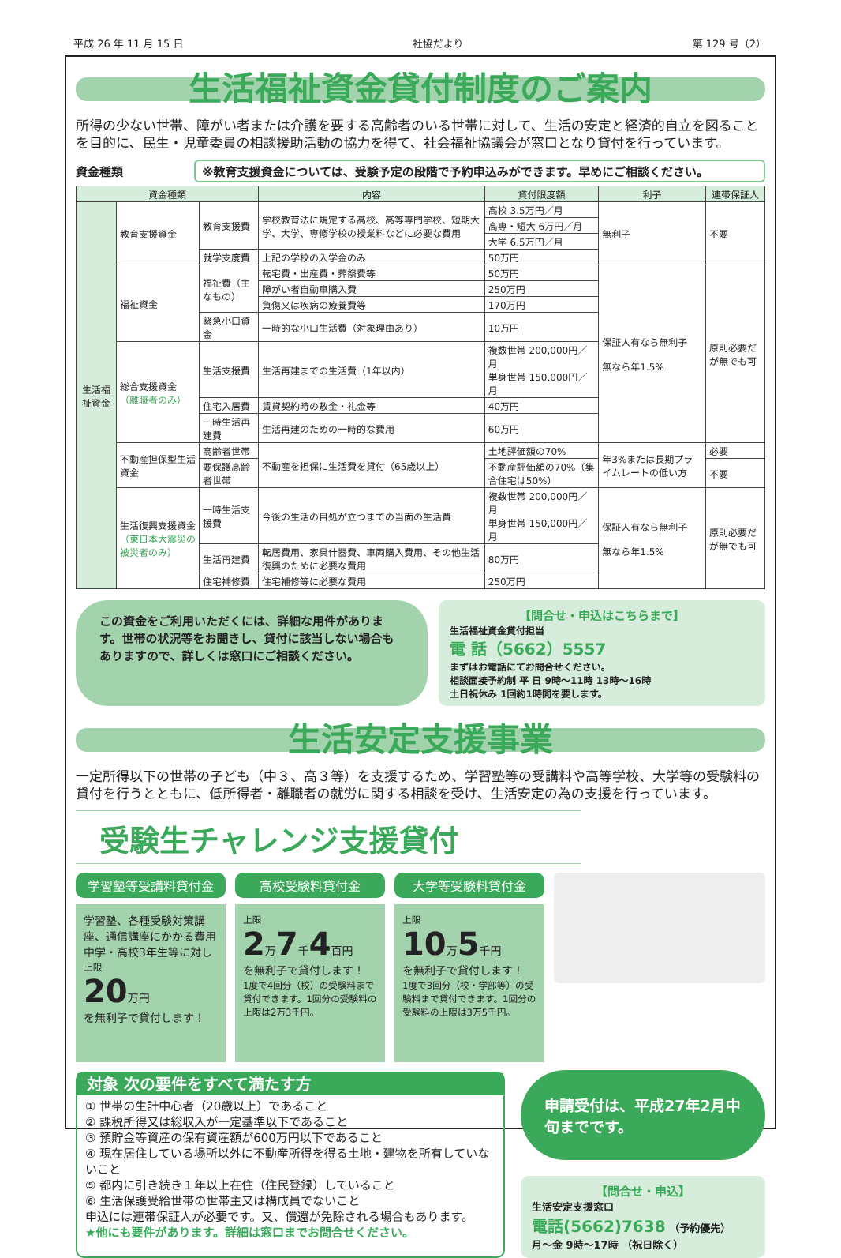平成 26 年 11 月 15 日 社協だより 第 129 号（2）
生活福祉資金貸付制度のご案内
所得の少ない世帯、障がい者または介護を要する高齢者のいる世帯に対して、生活の安定と経済的自立を図ることを目的に、民生・児童委員の相談援助活動の協力を得て、社会福祉協議会が窓口となり貸付を行っています。
資金種類 ※教育支援資金については、受験予定の段階で予約申込みができます。早めにご相談ください。
| 資金種類 | | | 内容 | 貸付限度額 | 利子 | 連帯保証人 |
| --- | --- | --- | --- | --- | --- | --- |
| 生活福祉資金 | 教育支援資金 | 教育支援費 | 学校教育法に規定する高校、高等専門学校、短期大学、大学、専修学校の授業料などに必要な費用 | 高校 3.5万円／月 | 無利子 | 不要 |
| | | | | 高専・短大 6万円／月 | | |
| | | | | 大学 6.5万円／月 | | |
| | | 就学支度費 | 上記の学校の入学金のみ | 50万円 | | |
| | 福祉資金 | 福祉費（主なもの） | 転宅費・出産費・葬祭費等 | 50万円 | 保証人有なら無利子 無なら年1.5% | 原則必要だが無でも可 |
| | | | 障がい者自動車購入費 | 250万円 | | |
| | | | 負傷又は疾病の療養費等 | 170万円 | | |
| | | 緊急小口資金 | 一時的な小口生活費（対象理由あり） | 10万円 | | |
| | 総合支援資金 （離職者のみ） | 生活支援費 | 生活再建までの生活費（1年以内） | 複数世帯 200,000円／月 単身世帯 150,000円／月 | | |
| | | 住宅入居費 | 賃貸契約時の敷金・礼金等 | 40万円 | | |
| | | 一時生活再建費 | 生活再建のための一時的な費用 | 60万円 | | |
| | 不動産担保型生活資金 | 高齢者世帯 | 不動産を担保に生活費を貸付（65歳以上） | 土地評価額の70% | 年3%または長期プライムレートの低い方 | 必要 |
| | | 要保護高齢者世帯 | | 不動産評価額の70%（集合住宅は50%） | | 不要 |
| | 生活復興支援資金 （東日本大震災の被災者のみ） | 一時生活支援費 | 今後の生活の目処が立つまでの当面の生活費 | 複数世帯 200,000円／月 単身世帯 150,000円／月 | 保証人有なら無利子 無なら年1.5% | 原則必要だが無でも可 |
| | | 生活再建費 | 転居費用、家具什器費、車両購入費用、その他生活復興のために必要な費用 | 80万円 | | |
| | | 住宅補修費 | 住宅補修等に必要な費用 | 250万円 | | |
この資金をご利用いただくには、詳細な用件があります。世帯の状況等をお聞きし、貸付に該当しない場合もありますので、詳しくは窓口にご相談ください。
【問合せ・申込はこちらまで】
生活福祉資金貸付担当
電 話（5662）5557
まずはお電話にてお問合せください。
相談面接予約制 平 日 9時～11時 13時～16時
土日祝休み 1回約1時間を要します。
生活安定支援事業
一定所得以下の世帯の子ども（中３、高３等）を支援するため、学習塾等の受講料や高等学校、大学等の受験料の貸付を行うとともに、低所得者・離職者の就労に関する相談を受け、生活安定の為の支援を行っています。
受験生チャレンジ支援貸付
学習塾等受講料貸付金
学習塾、各種受験対策講座、通信講座にかかる費用
中学・高校3年生等に対し
上限
20万円
を無利子で貸付します！
高校受験料貸付金
上限
2万7千4百円
を無利子で貸付します！
1度で4回分（校）の受験料まで貸付できます。1回分の受験料の上限は2万3千円。
大学等受験料貸付金
上限
10万5千円
を無利子で貸付します！
1度で3回分（校・学部等）の受験料まで貸付できます。1回分の受験料の上限は3万5千円。
対象 次の要件をすべて満たす方
① 世帯の生計中心者（20歳以上）であること
② 課税所得又は総収入が一定基準以下であること
③ 預貯金等資産の保有資産額が600万円以下であること
④ 現在居住している場所以外に不動産所得を得る土地・建物を所有していないこと
⑤ 都内に引き続き１年以上在住（住民登録）していること
⑥ 生活保護受給世帯の世帯主又は構成員でないこと
申込には連帯保証人が必要です。又、償還が免除される場合もあります。
★他にも要件があります。詳細は窓口までお問合せください。
申請受付は、平成27年2月中旬までです。
【問合せ・申込】
生活安定支援窓口
電話(5662)7638 （予約優先）
月～金 9時～17時 （祝日除く）